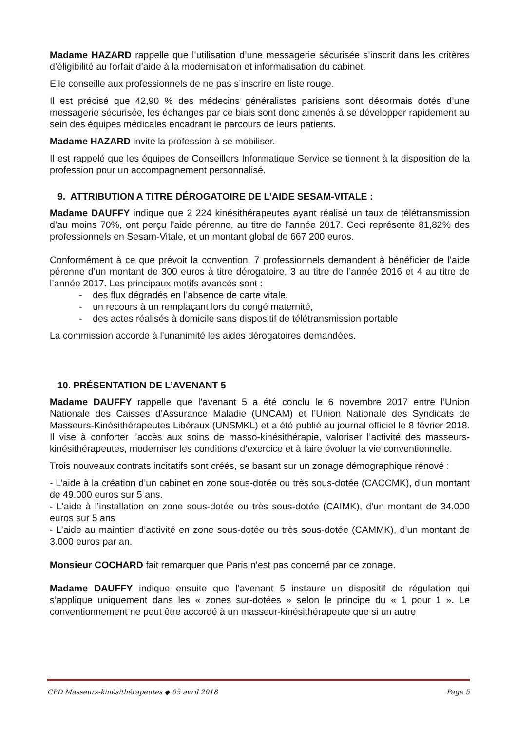Madame HAZARD rappelle que l’utilisation d’une messagerie sécurisée s’inscrit dans les critères d’éligibilité au forfait d’aide à la modernisation et informatisation du cabinet.
Elle conseille aux professionnels de ne pas s’inscrire en liste rouge.
Il est précisé que 42,90 % des médecins généralistes parisiens sont désormais dotés d’une messagerie sécurisée, les échanges par ce biais sont donc amenés à se développer rapidement au sein des équipes médicales encadrant le parcours de leurs patients.
Madame HAZARD invite la profession à se mobiliser.
Il est rappelé que les équipes de Conseillers Informatique Service se tiennent à la disposition de la profession pour un accompagnement personnalisé.
9. ATTRIBUTION A TITRE DÉROGATOIRE DE L’AIDE SESAM-VITALE :
Madame DAUFFY indique que 2 224 kinésithérapeutes ayant réalisé un taux de télétransmission d’au moins 70%, ont perçu l’aide pérenne, au titre de l’année 2017. Ceci représente 81,82% des professionnels en Sesam-Vitale, et un montant global de 667 200 euros.
Conformément à ce que prévoit la convention, 7 professionnels demandent à bénéficier de l’aide pérenne d’un montant de 300 euros à titre dérogatoire, 3 au titre de l’année 2016 et 4 au titre de l’année 2017. Les principaux motifs avancés sont :
- des flux dégradés en l’absence de carte vitale,
- un recours à un remplaçant lors du congé maternité,
- des actes réalisés à domicile sans dispositif de télétransmission portable
La commission accorde à l'unanimité les aides dérogatoires demandées.
10. PRÉSENTATION DE L’AVENANT 5
Madame DAUFFY rappelle que l’avenant 5 a été conclu le 6 novembre 2017 entre l’Union Nationale des Caisses d’Assurance Maladie (UNCAM) et l’Union Nationale des Syndicats de Masseurs-Kinésithérapeutes Libéraux (UNSMKL) et a été publié au journal officiel le 8 février 2018. Il vise à conforter l’accès aux soins de masso-kinésithérapie, valoriser l’activité des masseurs-kinésithérapeutes, moderniser les conditions d’exercice et à faire évoluer la vie conventionnelle.
Trois nouveaux contrats incitatifs sont créés, se basant sur un zonage démographique rénové :
- L’aide à la création d’un cabinet en zone sous-dotée ou très sous-dotée (CACCMK), d’un montant de 49.000 euros sur 5 ans.
- L’aide à l’installation en zone sous-dotée ou très sous-dotée (CAIMK), d’un montant de 34.000 euros sur 5 ans
- L’aide au maintien d’activité en zone sous-dotée ou très sous-dotée (CAMMK), d’un montant de 3.000 euros par an.
Monsieur COCHARD fait remarquer que Paris n’est pas concerné par ce zonage.
Madame DAUFFY indique ensuite que l’avenant 5 instaure un dispositif de régulation qui s’applique uniquement dans les « zones sur-dotées » selon le principe du « 1 pour 1 ». Le conventionnement ne peut être accordé à un masseur-kinésithérapeute que si un autre
CPD Masseurs-kinésithérapeutes ◆ 05 avril 2018 Page 5